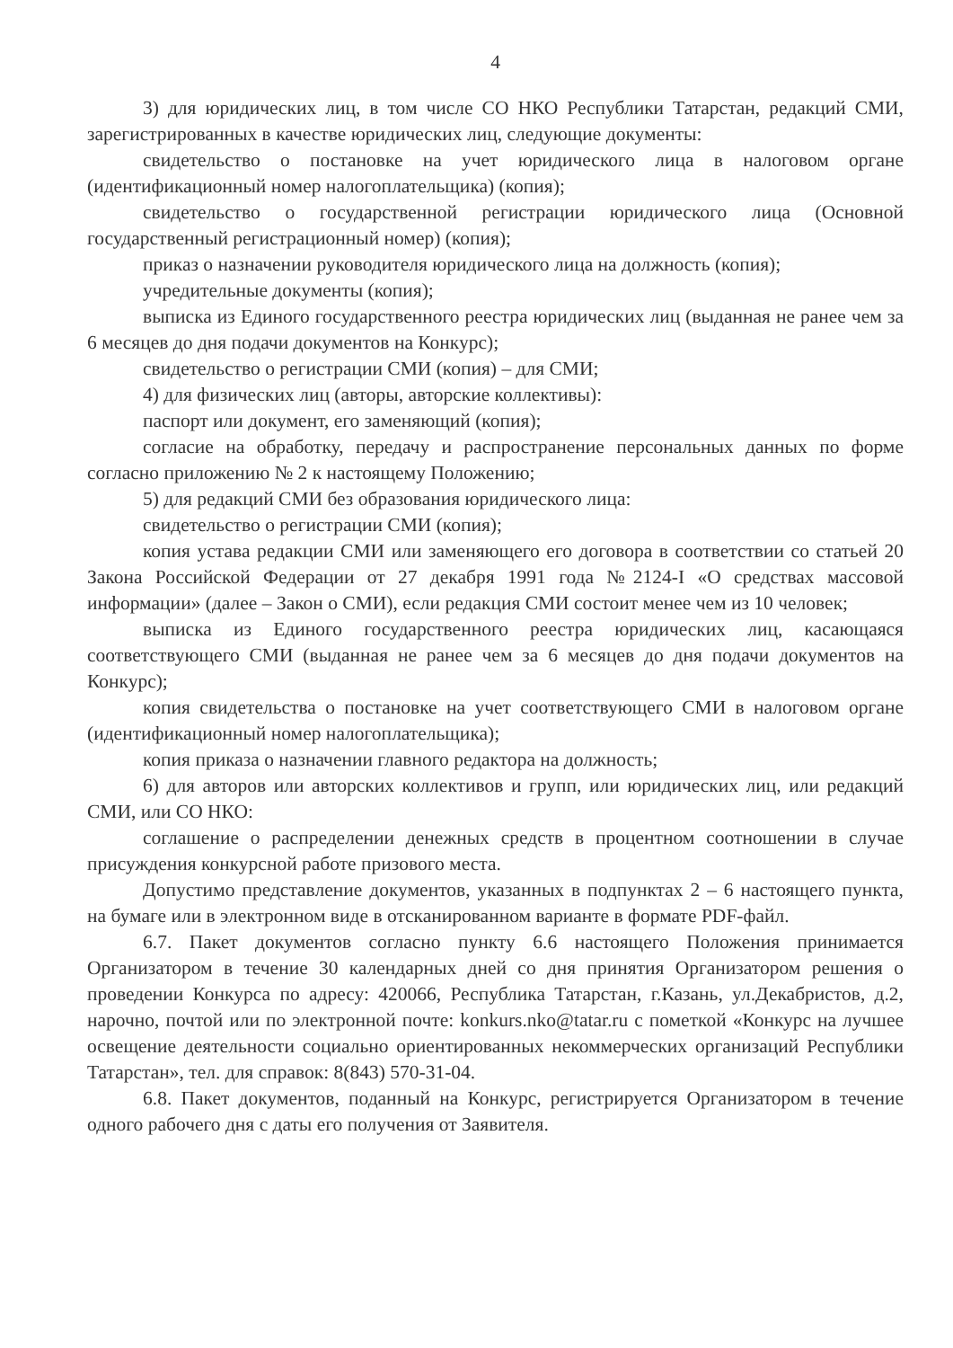4
3) для юридических лиц, в том числе СО НКО Республики Татарстан, редакций СМИ, зарегистрированных в качестве юридических лиц, следующие документы:
свидетельство о постановке на учет юридического лица в налоговом органе (идентификационный номер налогоплательщика) (копия);
свидетельство о государственной регистрации юридического лица (Основной государственный регистрационный номер) (копия);
приказ о назначении руководителя юридического лица на должность (копия);
учредительные документы (копия);
выписка из Единого государственного реестра юридических лиц (выданная не ранее чем за 6 месяцев до дня подачи документов на Конкурс);
свидетельство о регистрации СМИ (копия) – для СМИ;
4) для физических лиц (авторы, авторские коллективы):
паспорт или документ, его заменяющий (копия);
согласие на обработку, передачу и распространение персональных данных по форме согласно приложению № 2 к настоящему Положению;
5) для редакций СМИ без образования юридического лица:
свидетельство о регистрации СМИ (копия);
копия устава редакции СМИ или заменяющего его договора в соответствии со статьей 20 Закона Российской Федерации от 27 декабря 1991 года №2124-I «О средствах массовой информации» (далее – Закон о СМИ), если редакция СМИ состоит менее чем из 10 человек;
выписка из Единого государственного реестра юридических лиц, касающаяся соответствующего СМИ (выданная не ранее чем за 6 месяцев до дня подачи документов на Конкурс);
копия свидетельства о постановке на учет соответствующего СМИ в налоговом органе (идентификационный номер налогоплательщика);
копия приказа о назначении главного редактора на должность;
6) для авторов или авторских коллективов и групп, или юридических лиц, или редакций СМИ, или СО НКО:
соглашение о распределении денежных средств в процентном соотношении в случае присуждения конкурсной работе призового места.
Допустимо представление документов, указанных в подпунктах 2 – 6 настоящего пункта, на бумаге или в электронном виде в отсканированном варианте в формате PDF-файл.
6.7. Пакет документов согласно пункту 6.6 настоящего Положения принимается Организатором в течение 30 календарных дней со дня принятия Организатором решения о проведении Конкурса по адресу: 420066, Республика Татарстан, г.Казань, ул.Декабристов, д.2, нарочно, почтой или по электронной почте: konkurs.nko@tatar.ru с пометкой «Конкурс на лучшее освещение деятельности социально ориентированных некоммерческих организаций Республики Татарстан», тел. для справок: 8(843) 570-31-04.
6.8. Пакет документов, поданный на Конкурс, регистрируется Организатором в течение одного рабочего дня с даты его получения от Заявителя.